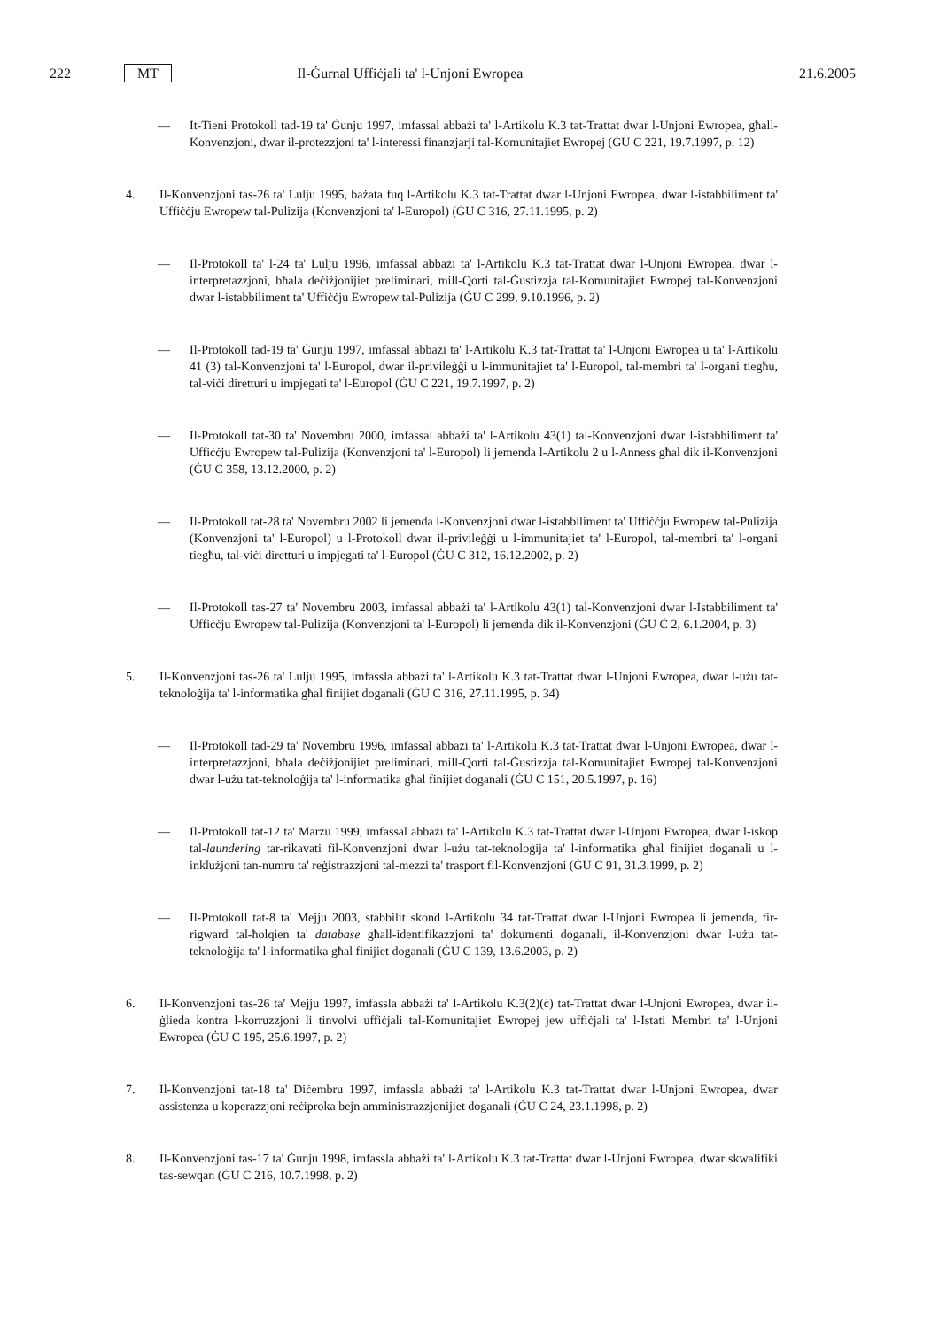222 MT Il-Ġurnal Uffiċjali ta' l-Unjoni Ewropea 21.6.2005
— It-Tieni Protokoll tad-19 ta' Ġunju 1997, imfassal abbażi ta' l-Artikolu K.3 tat-Trattat dwar l-Unjoni Ewropea, għall-Konvenzjoni, dwar il-protezzjoni ta' l-interessi finanzjarji tal-Komunitajiet Ewropej (ĠU C 221, 19.7.1997, p. 12)
4. Il-Konvenzjoni tas-26 ta' Lulju 1995, bażata fuq l-Artikolu K.3 tat-Trattat dwar l-Unjoni Ewropea, dwar l-istabbiliment ta' Uffiċċju Ewropew tal-Pulizija (Konvenzjoni ta' l-Europol) (ĠU C 316, 27.11.1995, p. 2)
— Il-Protokoll ta' l-24 ta' Lulju 1996, imfassal abbażi ta' l-Artikolu K.3 tat-Trattat dwar l-Unjoni Ewropea, dwar l-interpretazzjoni, bħala deċiżjonijiet preliminari, mill-Qorti tal-Ġustizzja tal-Komunitajiet Ewropej tal-Konvenzjoni dwar l-istabbiliment ta' Uffiċċju Ewropew tal-Pulizija (ĠU C 299, 9.10.1996, p. 2)
— Il-Protokoll tad-19 ta' Ġunju 1997, imfassal abbażi ta' l-Artikolu K.3 tat-Trattat ta' l-Unjoni Ewropea u ta' l-Artikolu 41 (3) tal-Konvenzjoni ta' l-Europol, dwar il-privileġġi u l-immunitajiet ta' l-Europol, tal-membri ta' l-organi tiegħu, tal-viċi diretturi u impjegati ta' l-Europol (ĠU C 221, 19.7.1997, p. 2)
— Il-Protokoll tat-30 ta' Novembru 2000, imfassal abbażi ta' l-Artikolu 43(1) tal-Konvenzjoni dwar l-istabbiliment ta' Uffiċċju Ewropew tal-Pulizija (Konvenzjoni ta' l-Europol) li jemenda l-Artikolu 2 u l-Anness għal dik il-Konvenzjoni (ĠU C 358, 13.12.2000, p. 2)
— Il-Protokoll tat-28 ta' Novembru 2002 li jemenda l-Konvenzjoni dwar l-istabbiliment ta' Uffiċċju Ewropew tal-Pulizija (Konvenzjoni ta' l-Europol) u l-Protokoll dwar il-privileġġi u l-immunitajiet ta' l-Europol, tal-membri ta' l-organi tiegħu, tal-viċi diretturi u impjegati ta' l-Europol (ĠU C 312, 16.12.2002, p. 2)
— Il-Protokoll tas-27 ta' Novembru 2003, imfassal abbażi ta' l-Artikolu 43(1) tal-Konvenzjoni dwar l-Istabbiliment ta' Uffiċċju Ewropew tal-Pulizija (Konvenzjoni ta' l-Europol) li jemenda dik il-Konvenzjoni (ĠU Ċ 2, 6.1.2004, p. 3)
5. Il-Konvenzjoni tas-26 ta' Lulju 1995, imfassla abbażi ta' l-Artikolu K.3 tat-Trattat dwar l-Unjoni Ewropea, dwar l-użu tat-teknoloġija ta' l-informatika għal finijiet doganali (ĠU C 316, 27.11.1995, p. 34)
— Il-Protokoll tad-29 ta' Novembru 1996, imfassal abbażi ta' l-Artikolu K.3 tat-Trattat dwar l-Unjoni Ewropea, dwar l-interpretazzjoni, bħala deċiżjonijiet preliminari, mill-Qorti tal-Ġustizzja tal-Komunitajiet Ewropej tal-Konvenzjoni dwar l-użu tat-teknoloġija ta' l-informatika għal finijiet doganali (ĠU C 151, 20.5.1997, p. 16)
— Il-Protokoll tat-12 ta' Marzu 1999, imfassal abbażi ta' l-Artikolu K.3 tat-Trattat dwar l-Unjoni Ewropea, dwar l-iskop tal-laundering tar-rikavati fil-Konvenzjoni dwar l-użu tat-teknoloġija ta' l-informatika għal finijiet doganali u l-inklużjoni tan-numru ta' reġistrazzjoni tal-mezzi ta' trasport fil-Konvenzjoni (ĠU C 91, 31.3.1999, p. 2)
— Il-Protokoll tat-8 ta' Mejju 2003, stabbilit skond l-Artikolu 34 tat-Trattat dwar l-Unjoni Ewropea li jemenda, fir-rigward tal-ħolqien ta' database għall-identifikazzjoni ta' dokumenti doganali, il-Konvenzjoni dwar l-użu tat-teknoloġija ta' l-informatika għal finijiet doganali (ĠU C 139, 13.6.2003, p. 2)
6. Il-Konvenzjoni tas-26 ta' Mejju 1997, imfassla abbażi ta' l-Artikolu K.3(2)(ċ) tat-Trattat dwar l-Unjoni Ewropea, dwar il-ġlieda kontra l-korruzzjoni li tinvolvi uffiċjali tal-Komunitajiet Ewropej jew uffiċjali ta' l-Istati Membri ta' l-Unjoni Ewropea (ĠU C 195, 25.6.1997, p. 2)
7. Il-Konvenzjoni tat-18 ta' Diċembru 1997, imfassla abbażi ta' l-Artikolu K.3 tat-Trattat dwar l-Unjoni Ewropea, dwar assistenza u koperazzjoni reċiproka bejn amministrazzjonijiet doganali (ĠU C 24, 23.1.1998, p. 2)
8. Il-Konvenzjoni tas-17 ta' Ġunju 1998, imfassla abbażi ta' l-Artikolu K.3 tat-Trattat dwar l-Unjoni Ewropea, dwar skwalifiki tas-sewqan (ĠU C 216, 10.7.1998, p. 2)